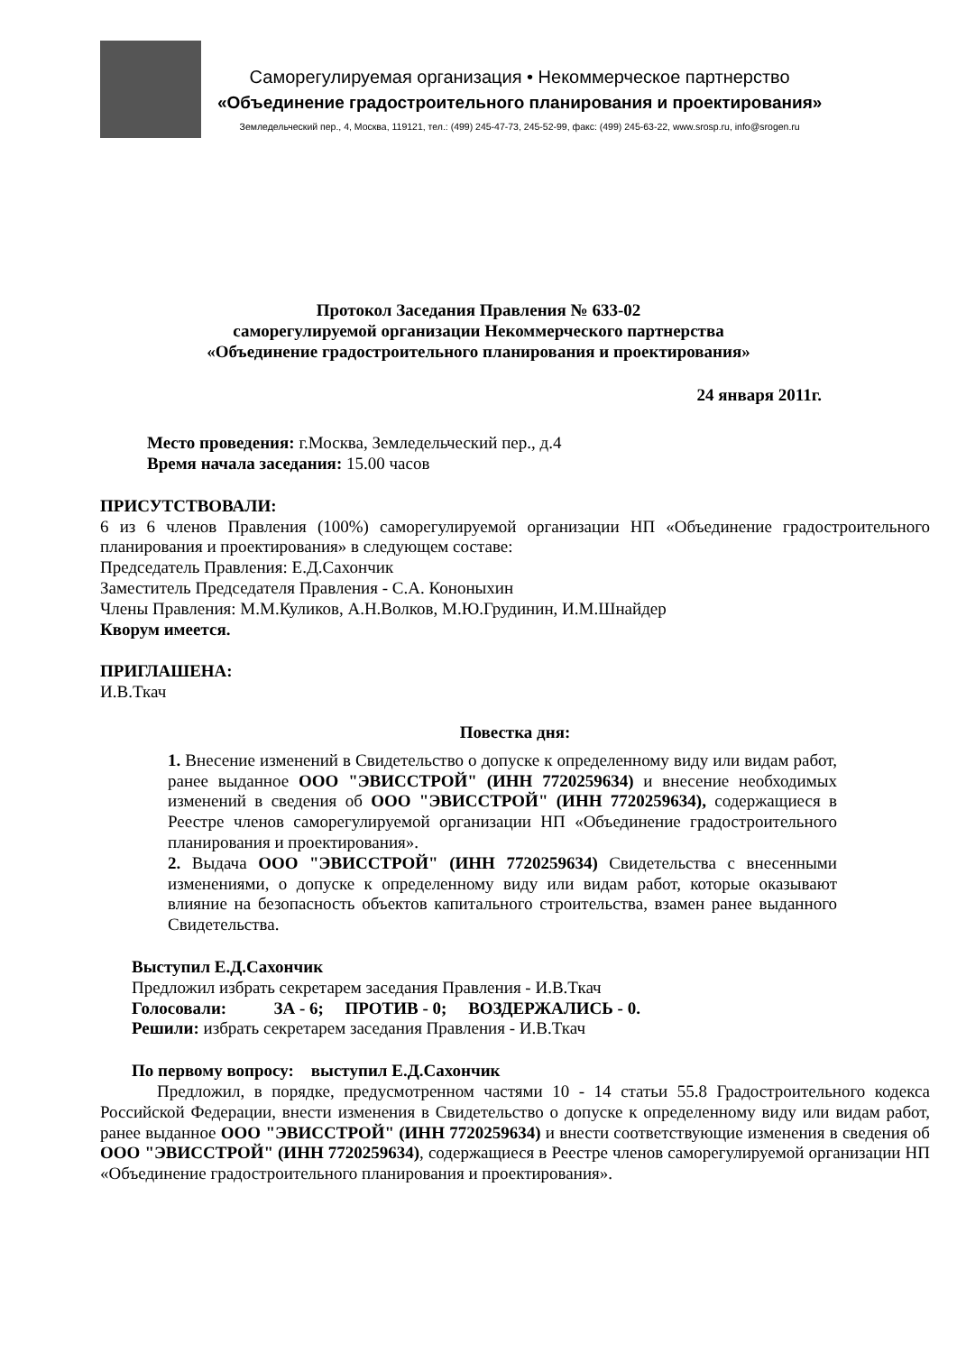Саморегулируемая организация • Некоммерческое партнерство
«Объединение градостроительного планирования и проектирования»
Земледельческий пер., 4, Москва, 119121, тел.: (499) 245-47-73, 245-52-99, факс: (499) 245-63-22, www.srosp.ru, info@srogen.ru
Протокол Заседания Правления № 633-02
саморегулируемой организации Некоммерческого партнерства
«Объединение градостроительного планирования и проектирования»
24 января 2011г.
Место проведения: г.Москва, Земледельческий пер., д.4
Время начала заседания: 15.00 часов
ПРИСУТСТВОВАЛИ:
6 из 6 членов Правления (100%) саморегулируемой организации НП «Объединение градостроительного планирования и проектирования» в следующем составе:
Председатель Правления: Е.Д.Сахончик
Заместитель Председателя Правления - С.А. Кононыхин
Члены Правления: М.М.Куликов, А.Н.Волков, М.Ю.Грудинин, И.М.Шнайдер
Кворум имеется.
ПРИГЛАШЕНА:
И.В.Ткач
Повестка дня:
1. Внесение изменений в Свидетельство о допуске к определенному виду или видам работ, ранее выданное ООО "ЭВИССТРОЙ" (ИНН 7720259634) и внесение необходимых изменений в сведения об ООО "ЭВИССТРОЙ" (ИНН 7720259634), содержащиеся в Реестре членов саморегулируемой организации НП «Объединение градостроительного планирования и проектирования».
2. Выдача ООО "ЭВИССТРОЙ" (ИНН 7720259634) Свидетельства с внесенными изменениями, о допуске к определенному виду или видам работ, которые оказывают влияние на безопасность объектов капитального строительства, взамен ранее выданного Свидетельства.
Выступил Е.Д.Сахончик
Предложил избрать секретарем заседания Правления - И.В.Ткач
Голосовали: ЗА - 6; ПРОТИВ - 0; ВОЗДЕРЖАЛИСЬ - 0.
Решили: избрать секретарем заседания Правления - И.В.Ткач
По первому вопросу: выступил Е.Д.Сахончик
Предложил, в порядке, предусмотренном частями 10 - 14 статьи 55.8 Градостроительного кодекса Российской Федерации, внести изменения в Свидетельство о допуске к определенному виду или видам работ, ранее выданное ООО "ЭВИССТРОЙ" (ИНН 7720259634) и внести соответствующие изменения в сведения об ООО "ЭВИССТРОЙ" (ИНН 7720259634), содержащиеся в Реестре членов саморегулируемой организации НП «Объединение градостроительного планирования и проектирования».